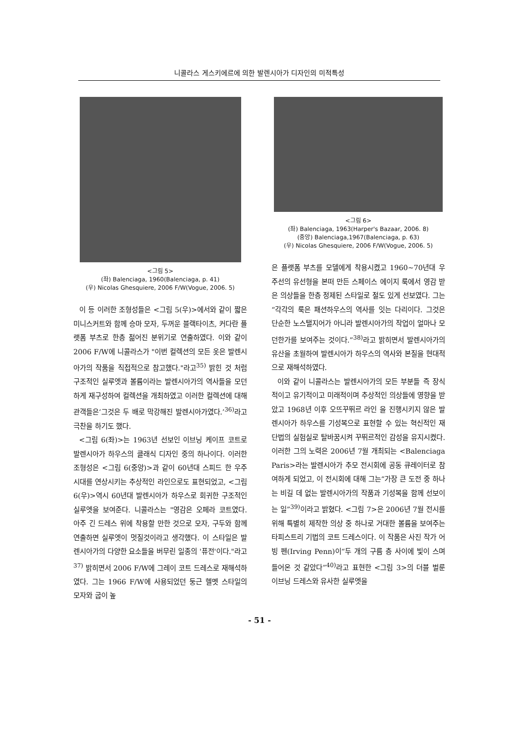니콜라스 게스키에르에 의한 발렌시아가 디자인의 미적특성
<그림 5>
(좌) Balenciaga, 1960(Balenciaga, p. 41)
(우) Nicolas Ghesquiere, 2006 F/W(Vogue, 2006. 5)
이 등 이러한 조형성들은 <그림 5(우)>에서와 같이 짧은 미니스커트와 함께 승마 모자, 두꺼운 블랙타이츠, 커다란 플랫폼 부츠로 한층 젊어진 분위기로 연출하였다. 이와 같이 2006 F/W에 니콜라스가 "이번 컬렉션의 모든 옷은 발렌시아가의 작품을 직접적으로 참고했다."라고<sup>35)</sup> 밝힌 것 처럼 구조적인 실루엣과 볼륨이라는 발렌시아가의 역사들을 모던하게 재구성하여 컬렉션을 개최하였고 이러한 컬렉션에 대해 관객들은‘그것은 두 배로 막강해진 발렌시아가였다.’<sup>36)</sup>라고 극찬을 하기도 했다.
<그림 6(좌)>는 1963년 선보인 이브닝 케이프 코트로 발렌시아가 하우스의 클래식 디자인 중의 하나이다. 이러한 조형성은 <그림 6(중앙)>과 같이 60년대 스피드 한 우주시대를 연상시키는 추상적인 라인으로도 표현되었고, <그림 6(우)>역시 60년대 발렌시아가 하우스로 회귀한 구조적인 실루엣을 보여준다. 니콜라스는 "영감은 오페라 코트였다. 아주 긴 드레스 위에 착용할 만한 것으로 모자, 구두와 함께 연출하면 실루엣이 멋질것이라고 생각했다. 이 스타일은 발렌시아가의 다양한 요소들을 버무린 일종의 '퓨전'이다."라고<sup>37)</sup> 밝히면서 2006 F/W에 그레이 코트 드레스로 재해석하였다. 그는 1966 F/W에 사용되었던 둥근 헬멧 스타일의 모자와 굽이 높
<그림 6>
(좌) Balenciaga, 1963(Harper's Bazaar, 2006. 8)
(중앙) Balenciaga,1967(Balenciaga, p. 63)
(우) Nicolas Ghesquiere, 2006 F/W(Vogue, 2006. 5)
은 플랫폼 부츠를 모델에게 착용시켰고 1960~70년대 우주선의 유선형을 본떠 만든 스페이스 에이지 룩에서 영감 받은 의상들을 한층 정제된 스타일로 절도 있게 선보였다. 그는“각각의 룩은 패션하우스의 역사를 잇는 다리이다. 그것은 단순한 노스탤지어가 아니라 발렌시아가의 작업이 얼마나 모던한가를 보여주는 것이다.”<sup>38)</sup>라고 밝히면서 발렌시아가의 유산을 초월하여 발렌시아가 하우스의 역사와 본질을 현대적으로 재해석하였다.
이와 같이 니콜라스는 발렌시아가의 모든 부분들 즉 장식적이고 유기적이고 미래적이며 추상적인 의상들에 영향을 받았고 1968년 이후 오뜨꾸뛰르 라인 을 진행시키지 않은 발렌시아가 하우스를 기성복으로 표현할 수 있는 혁신적인 재단법의 실험실로 탈바꿈시켜 꾸뛰르적인 감성을 유지시켰다. 이러한 그의 노력은 2006년 7월 개최되는 <Balenciaga Paris>라는 발렌시아가 추모 전시회에 공동 큐레이터로 참여하게 되었고, 이 전시회에 대해 그는“가장 큰 도전 중 하나는 비길 데 없는 발렌시아가의 작품과 기성복을 함께 선보이는 일”<sup>39)</sup>이라고 밝혔다. <그림 7>은 2006년 7월 전시를 위해 특별히 제작한 의상 중 하나로 거대한 볼륨을 보여주는 타피스트리 기법의 코트 드레스이다. 이 작품은 사진 작가 어빙 펜(Irving Penn)이“두 개의 구름 층 사이에 빛이 스며들어온 것 같았다”<sup>40)</sup>라고 표현한 <그림 3>의 더블 벌룬 이브닝 드레스와 유사한 실루엣을
- 51 -